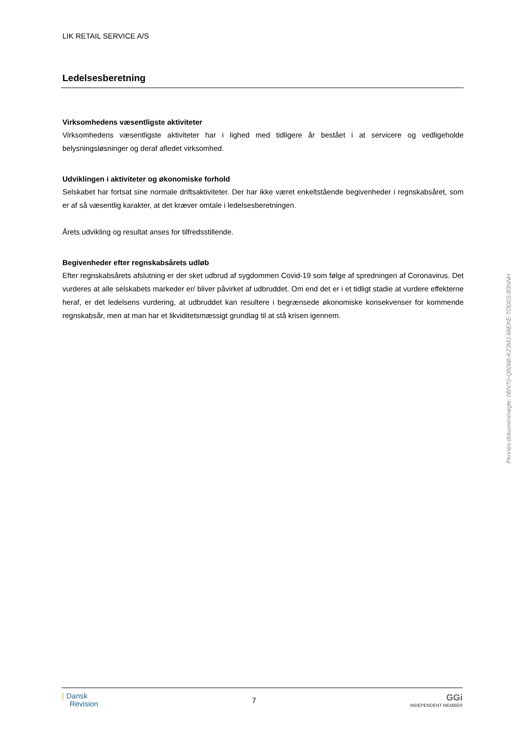LIK RETAIL SERVICE A/S
Ledelsesberetning
Virksomhedens væsentligste aktiviteter
Virksomhedens væsentligste aktiviteter har i lighed med tidligere år bestået i at servicere og vedligeholde belysningsløsninger og deraf afledet virksomhed.
Udviklingen i aktiviteter og økonomiske forhold
Selskabet har fortsat sine normale driftsaktiviteter. Der har ikke været enkeltstående begivenheder i regnskabsåret, som er af så væsentlig karakter, at det kræver omtale i ledelsesberetningen.
Årets udvikling og resultat anses for tilfredsstillende.
Begivenheder efter regnskabsårets udløb
Efter regnskabsårets afslutning er der sket udbrud af sygdommen Covid-19 som følge af spredningen af Coronavirus. Det vurderes at alle selskabets markeder er/ bliver påvirket af udbruddet. Om end det er i et tidligt stadie at vurdere effekterne heraf, er det ledelsens vurdering, at udbruddet kan resultere i begrænsede økonomiske konsekvenser for kommende regnskabsår, men at man har et likviditetsmæssigt grundlag til at stå krisen igennem.
⟨ Dansk
Revision
7
GGi
INDEPENDENT MEMBER
Penneo dokumentnøgle: 0BNT0-Q506B-KZ3MJ-68EKE-TOD0S-83NNH